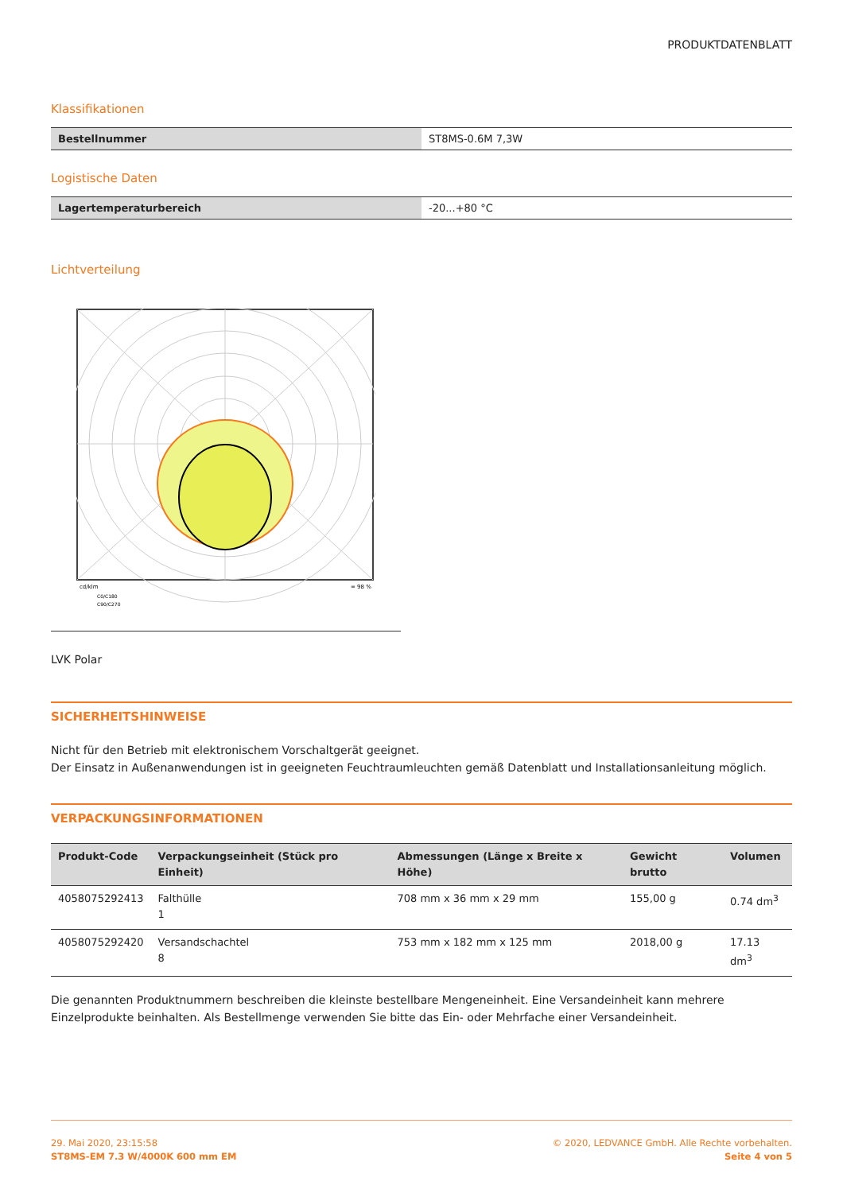PRODUKTDATENBLATT
Klassifikationen
| Bestellnummer | ST8MS-0.6M 7,3W |
Logistische Daten
| Lagertemperaturbereich | -20...+80 °C |
Lichtverteilung
cd/klm
= 98 %
C0/C180
C90/C270
LVK Polar
SICHERHEITSHINWEISE
Nicht für den Betrieb mit elektronischem Vorschaltgerät geeignet.
Der Einsatz in Außenanwendungen ist in geeigneten Feuchtraumleuchten gemäß Datenblatt und Installationsanleitung möglich.
VERPACKUNGSINFORMATIONEN
| Produkt-Code | Verpackungseinheit (Stück pro Einheit) | Abmessungen (Länge x Breite x Höhe) | Gewicht brutto | Volumen |
| --- | --- | --- | --- | --- |
| 4058075292413 | Falthülle 1 | 708 mm x 36 mm x 29 mm | 155,00 g | 0.74 dm<sup>3</sup> |
| 4058075292420 | Versandschachtel 8 | 753 mm x 182 mm x 125 mm | 2018,00 g | 17.13 dm<sup>3</sup> |
Die genannten Produktnummern beschreiben die kleinste bestellbare Mengeneinheit. Eine Versandeinheit kann mehrere Einzelprodukte beinhalten. Als Bestellmenge verwenden Sie bitte das Ein- oder Mehrfache einer Versandeinheit.
29. Mai 2020, 23:15:58
ST8MS-EM 7.3 W/4000K 600 mm EM
© 2020, LEDVANCE GmbH. Alle Rechte vorbehalten.
Seite 4 von 5